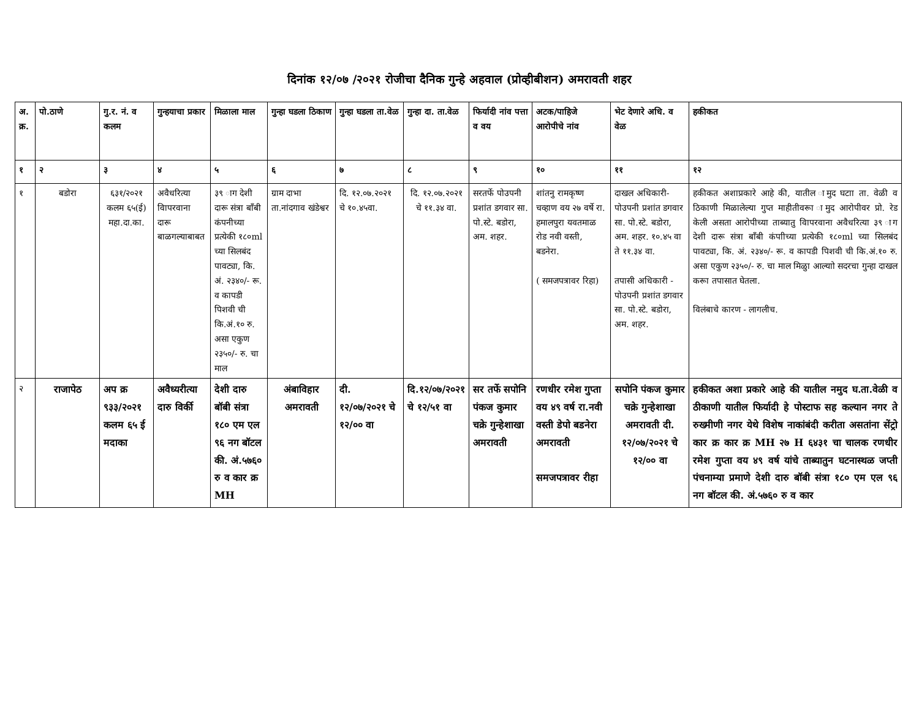दिनांक १२/०७ /२०२१ रोजीचा दैनिक गुन्हे अहवाल (प्रोव्हीबीशन) अमरावती शहर
| अ. क्र. | पो.ठाणे | गु.र. नं. व कलम | गुन्हयाचा प्रकार | मिळाला माल | गुन्हा घडला ठिकाण | गुन्हा घडला ता.वेळ | गुन्हा दा. ता.वेळ | फिर्यादी नांव पत्ता व वय | अटक/पाहिजे आरोपीचे नांव | भेट देणारे अधि. व वेळ | हकीकत |
| --- | --- | --- | --- | --- | --- | --- | --- | --- | --- | --- | --- |
| १ | २ | ३ | ४ | ५ | ६ | ७ | ८ | ९ | १० | ११ | १२ |
| १ | बडोरा | ६३१/२०२१ कलम ६५(ई) महा.दा.का. | अवैधरित्या विापरवाना दारू बाळगल्याबाबत | ३९ ाग देशी दारू संत्रा बाँबी कंपनीच्या प्रत्येकी १८०ml च्या सिलबंद पावट्या, कि. अं. २३४०/- रू. व कापडी पिशवी ची कि.अं.१० रु. असा एकुण २३५०/- रु. चा माल | ग्राम दाभा ता.नांदगाव खंडेश्वर | दि. १२.०७.२०२१ चे १०.४५वा. | दि. १२.०७.२०२१ चे ११.३४ वा. | सरतर्फे पोउपनी प्रशांत डगवार सा. पो.स्टे. बडोरा, अम. शहर. | शांतनु रामकृष्ण चव्हाण वय २७ वर्षे रा. हमालपुरा यवतमाळ रोड नवी वस्ती, बडनेरा. ( समजपत्रावर रिहा) | दाखल अधिकारी- पोउपनी प्रशांत डगवार सा. पो.स्टे. बडोरा, अम. शहर. १०.४५ वा ते ११.३४ वा. तपासी अधिकारी - पोउपनी प्रशांत डगवार सा. पो.स्टे. बडोरा, अम. शहर. | हकीकत अशाप्रकारे आहे की, यातील ामुद घटाा ता. वेळी व ठिकाणी मिळालेल्या गुप्त माहीतीवरूा ामुद आरोपीवर प्रो. रेड केली असता आरोपीच्या ताब्यातु विापरवाना अवैधरित्या ३९ ाग देशी दारू संत्रा बाँबी कंपाीच्या प्रत्येकी १८०ml च्या सिलबंद पावट्या, कि. अं. २३४०/- रू. व कापडी पिशवी ची कि.अं.१० रु. असा एकुण २३५०/- रु. चा माल मिळुा आल्याो सदरचा गुन्हा दाखल करूा तपासात घेतला. विलंबाचे कारण - लागलीच. |
| २ | राजापेठ | अप क्र ९३३/२०२१ कलम ६५ ई मदाका | अवैध्यरीत्या दारु विर्की | देशी दारु बॉबी संत्रा १८० एम एल ९६ नग बॉटल की. अं.५७६० रु व कार क्र MH | अंबाविहार अमरावती | दी. १२/०७/२०२१ चे १२/०० वा | दि.१२/०७/२०२१ चे १२/५१ वा | सर तर्फे सपोनि पंकज कुमार चक्रे गुन्हेशाखा अमरावती | रणधीर रमेश गुप्ता वय ४९ वर्ष रा.नवी वस्ती डेपो बडनेरा अमरावती समजपत्रावर रीहा | सपोनि पंकज कुमार चक्रे गुन्हेशाखा अमरावती दी. १२/०७/२०२१ चे १२/०० वा | हकीकत अशा प्रकारे आहे की यातील नमुद घ.ता.वेळी व ठीकाणी यातील फिर्यादी हे पोस्टाफ सह कल्यान नगर ते रुख्मीणी नगर येथे विशेष नाकांबंदी करीता असतांना सेंट्रो कार क्र कार क्र MH २७ H ६४३१ चा चालक रणधीर रमेश गुप्ता वय ४९ वर्ष यांचे ताब्यातुन घटनास्थळ जप्ती पंचनाम्या प्रमाणे देशी दारु बॉबी संत्रा १८० एम एल ९६ नग बॉटल की. अं.५७६० रु व कार |